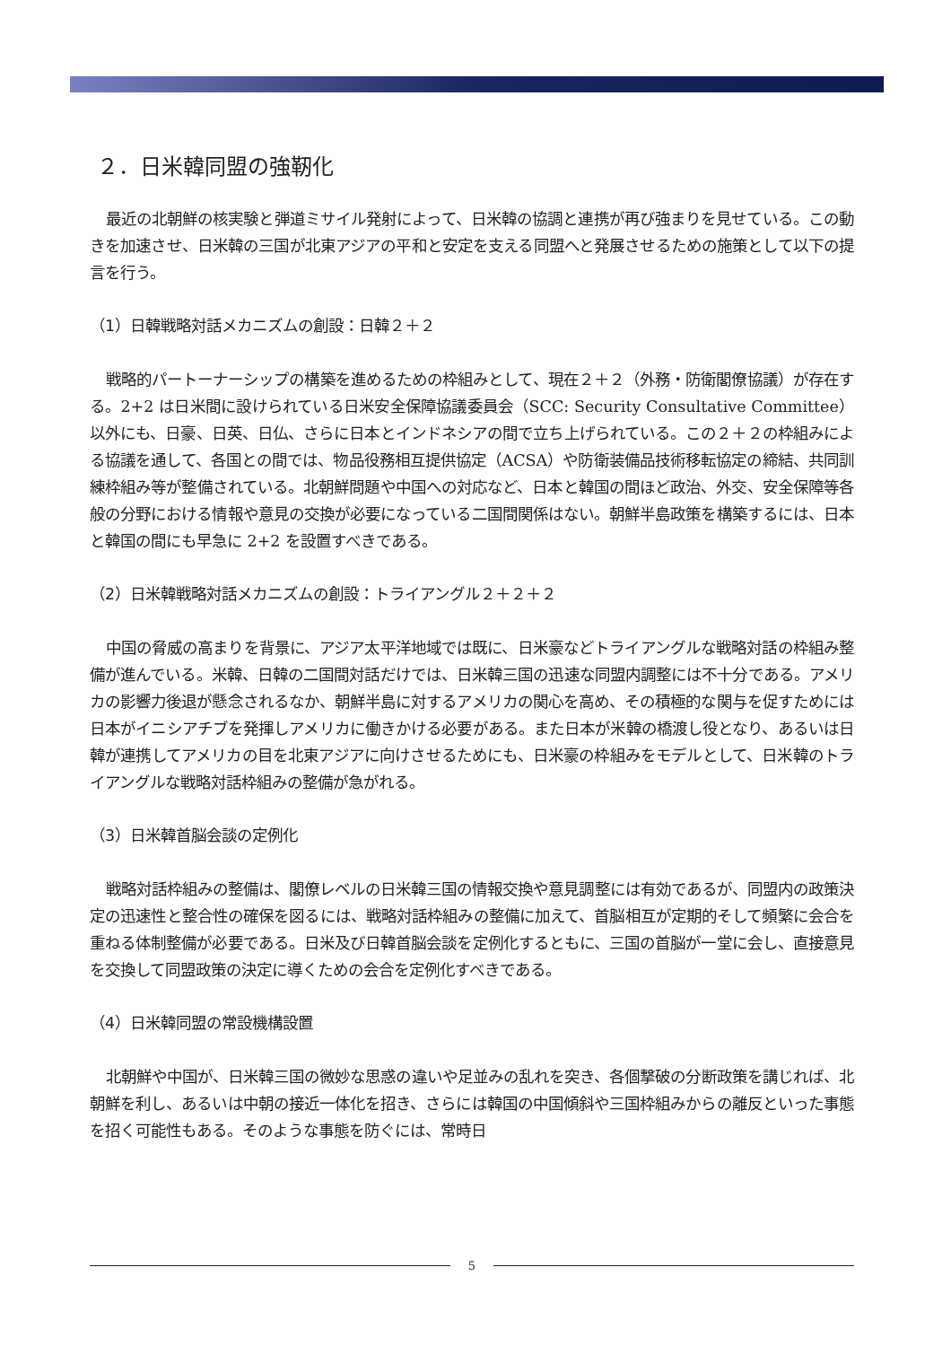２．日米韓同盟の強靭化
最近の北朝鮮の核実験と弾道ミサイル発射によって、日米韓の協調と連携が再び強まりを見せている。この動きを加速させ、日米韓の三国が北東アジアの平和と安定を支える同盟へと発展させるための施策として以下の提言を行う。
（1）日韓戦略対話メカニズムの創設：日韓２＋２
戦略的パートーナーシップの構築を進めるための枠組みとして、現在２＋２（外務・防衛閣僚協議）が存在する。2+2 は日米間に設けられている日米安全保障協議委員会（SCC: Security Consultative Committee）以外にも、日豪、日英、日仏、さらに日本とインドネシアの間で立ち上げられている。この２＋２の枠組みによる協議を通して、各国との間では、物品役務相互提供協定（ACSA）や防衛装備品技術移転協定の締結、共同訓練枠組み等が整備されている。北朝鮮問題や中国への対応など、日本と韓国の間ほど政治、外交、安全保障等各般の分野における情報や意見の交換が必要になっている二国間関係はない。朝鮮半島政策を構築するには、日本と韓国の間にも早急に 2+2 を設置すべきである。
（2）日米韓戦略対話メカニズムの創設：トライアングル２＋２＋２
中国の脅威の高まりを背景に、アジア太平洋地域では既に、日米豪などトライアングルな戦略対話の枠組み整備が進んでいる。米韓、日韓の二国間対話だけでは、日米韓三国の迅速な同盟内調整には不十分である。アメリカの影響力後退が懸念されるなか、朝鮮半島に対するアメリカの関心を高め、その積極的な関与を促すためには日本がイニシアチブを発揮しアメリカに働きかける必要がある。また日本が米韓の橋渡し役となり、あるいは日韓が連携してアメリカの目を北東アジアに向けさせるためにも、日米豪の枠組みをモデルとして、日米韓のトライアングルな戦略対話枠組みの整備が急がれる。
（3）日米韓首脳会談の定例化
戦略対話枠組みの整備は、閣僚レベルの日米韓三国の情報交換や意見調整には有効であるが、同盟内の政策決定の迅速性と整合性の確保を図るには、戦略対話枠組みの整備に加えて、首脳相互が定期的そして頻繁に会合を重ねる体制整備が必要である。日米及び日韓首脳会談を定例化するともに、三国の首脳が一堂に会し、直接意見を交換して同盟政策の決定に導くための会合を定例化すべきである。
（4）日米韓同盟の常設機構設置
北朝鮮や中国が、日米韓三国の微妙な思惑の違いや足並みの乱れを突き、各個撃破の分断政策を講じれば、北朝鮮を利し、あるいは中朝の接近一体化を招き、さらには韓国の中国傾斜や三国枠組みからの離反といった事態を招く可能性もある。そのような事態を防ぐには、常時日
5